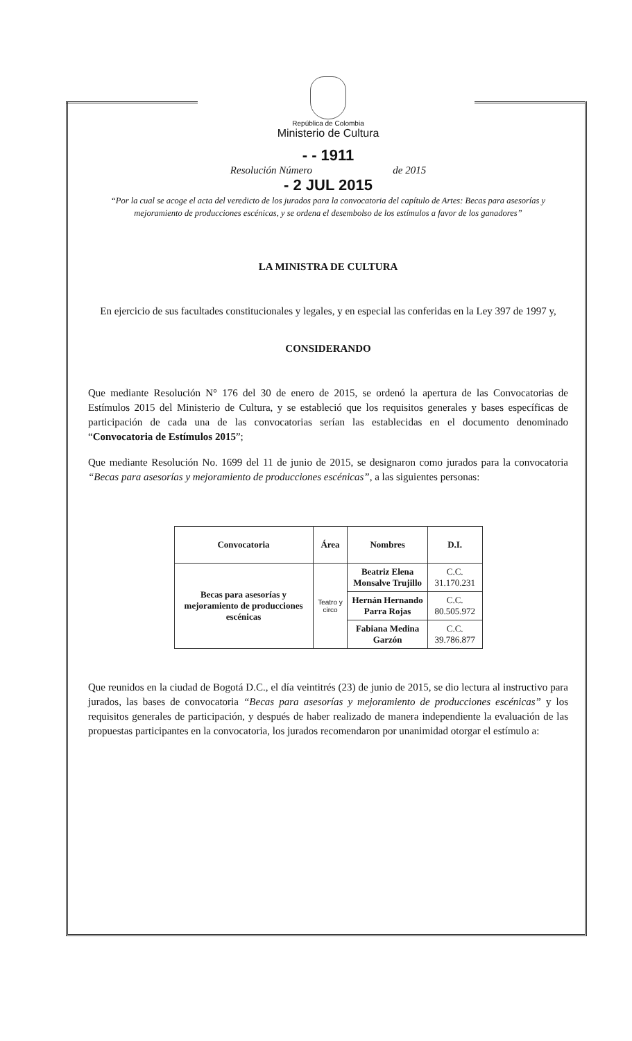República de Colombia
Ministerio de Cultura
- - 1911
Resolución Número de 2015
- 2 JUL 2015
“Por la cual se acoge el acta del veredicto de los jurados para la convocatoria del capítulo de Artes: Becas para asesorías y mejoramiento de producciones escénicas, y se ordena el desembolso de los estímulos a favor de los ganadores”
LA MINISTRA DE CULTURA
En ejercicio de sus facultades constitucionales y legales, y en especial las conferidas en la Ley 397 de 1997 y,
CONSIDERANDO
Que mediante Resolución N° 176 del 30 de enero de 2015, se ordenó la apertura de las Convocatorias de Estímulos 2015 del Ministerio de Cultura, y se estableció que los requisitos generales y bases específicas de participación de cada una de las convocatorias serían las establecidas en el documento denominado “Convocatoria de Estímulos 2015”;
Que mediante Resolución No. 1699 del 11 de junio de 2015, se designaron como jurados para la convocatoria “Becas para asesorías y mejoramiento de producciones escénicas”, a las siguientes personas:
| Convocatoria | Área | Nombres | D.I. |
| --- | --- | --- | --- |
| Becas para asesorías y mejoramiento de producciones escénicas | Teatro y circo | Beatriz Elena Monsalve Trujillo | C.C. 31.170.231 |
| | | Hernán Hernando Parra Rojas | C.C. 80.505.972 |
| | | Fabiana Medina Garzón | C.C. 39.786.877 |
Que reunidos en la ciudad de Bogotá D.C., el día veintitrés (23) de junio de 2015, se dio lectura al instructivo para jurados, las bases de convocatoria “Becas para asesorías y mejoramiento de producciones escénicas” y los requisitos generales de participación, y después de haber realizado de manera independiente la evaluación de las propuestas participantes en la convocatoria, los jurados recomendaron por unanimidad otorgar el estímulo a: